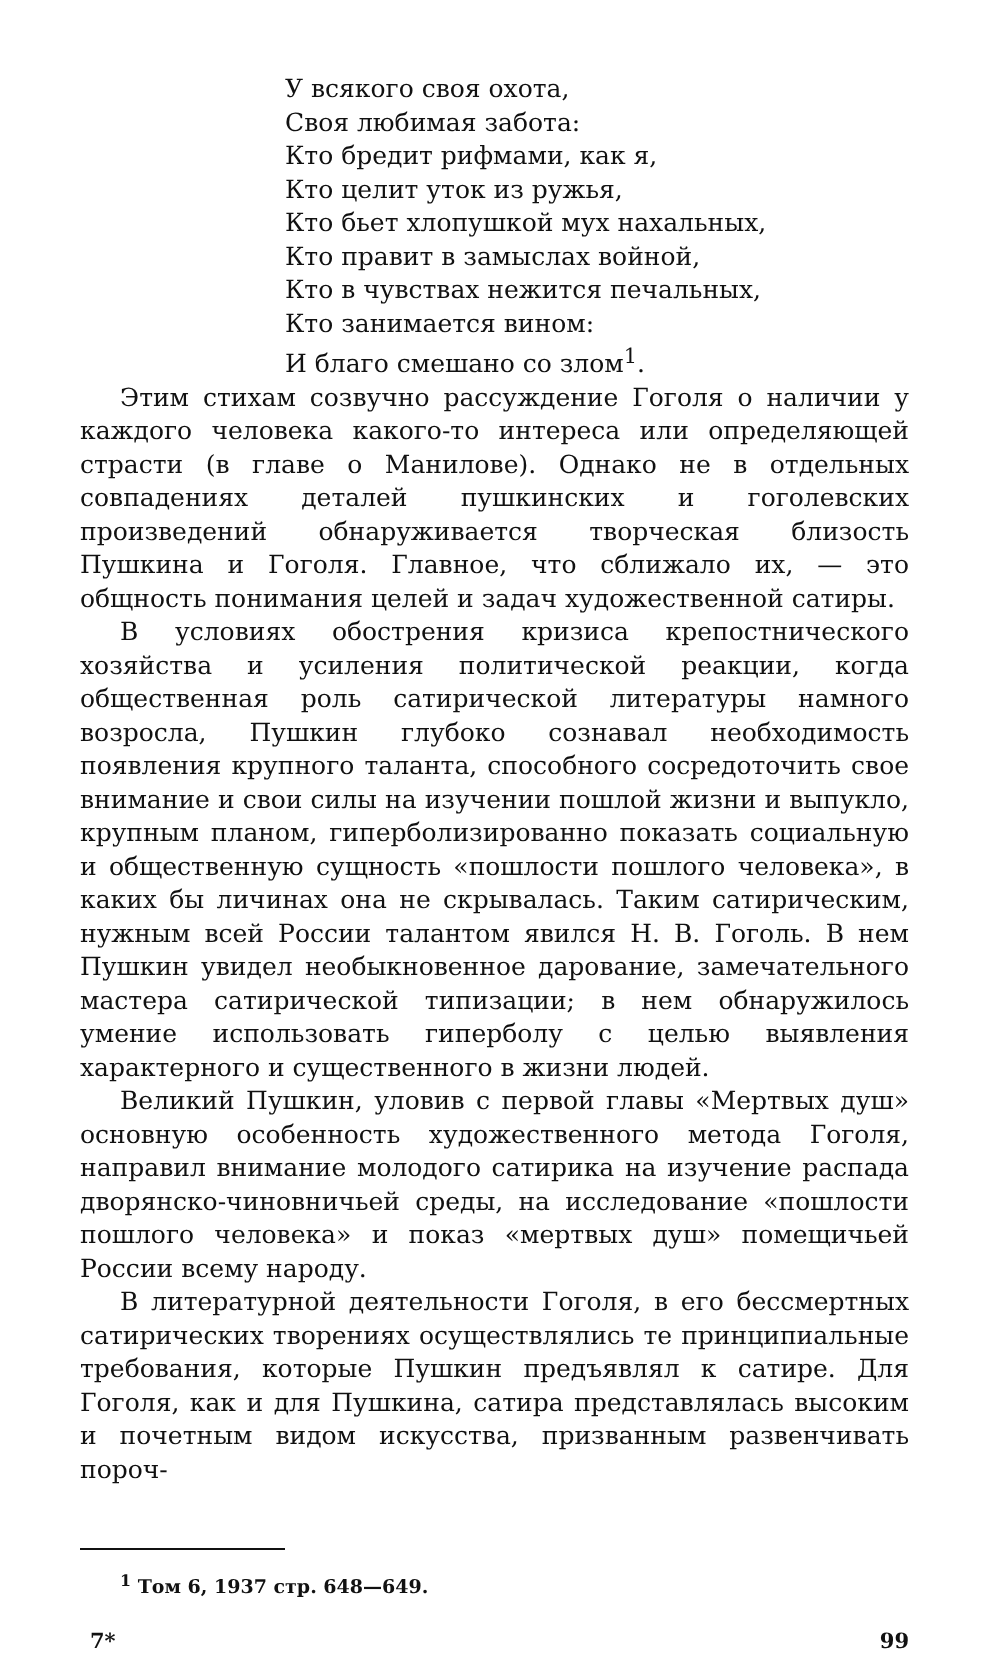У всякого своя охота,
Своя любимая забота:
Кто бредит рифмами, как я,
Кто целит уток из ружья,
Кто бьет хлопушкой мух нахальных,
Кто правит в замыслах войной,
Кто в чувствах нежится печальных,
Кто занимается вином:
И благо смешано со злом<sup>1</sup>.
Этим стихам созвучно рассуждение Гоголя о наличии у каждого человека какого-то интереса или определяющей страсти (в главе о Манилове). Однако не в отдельных совпадениях деталей пушкинских и гоголевских произведений обнаруживается творческая близость Пушкина и Гоголя. Главное, что сближало их, — это общность понимания целей и задач художественной сатиры.
В условиях обострения кризиса крепостнического хозяйства и усиления политической реакции, когда общественная роль сатирической литературы намного возросла, Пушкин глубоко сознавал необходимость появления крупного таланта, способного сосредоточить свое внимание и свои силы на изучении пошлой жизни и выпукло, крупным планом, гиперболизированно показать социальную и общественную сущность «пошлости пошлого человека», в каких бы личинах она не скрывалась. Таким сатирическим, нужным всей России талантом явился Н. В. Гоголь. В нем Пушкин увидел необыкновенное дарование, замечательного мастера сатирической типизации; в нем обнаружилось умение использовать гиперболу с целью выявления характерного и существенного в жизни людей.
Великий Пушкин, уловив с первой главы «Мертвых душ» основную особенность художественного метода Гоголя, направил внимание молодого сатирика на изучение распада дворянско-чиновничьей среды, на исследование «пошлости пошлого человека» и показ «мертвых душ» помещичьей России всему народу.
В литературной деятельности Гоголя, в его бессмертных сатирических творениях осуществлялись те принципиальные требования, которые Пушкин предъявлял к сатире. Для Гоголя, как и для Пушкина, сатира представлялась высоким и почетным видом искусства, призванным развенчивать пороч-
<sup>1</sup> Том 6, 1937 стр. 648—649.
7* 99